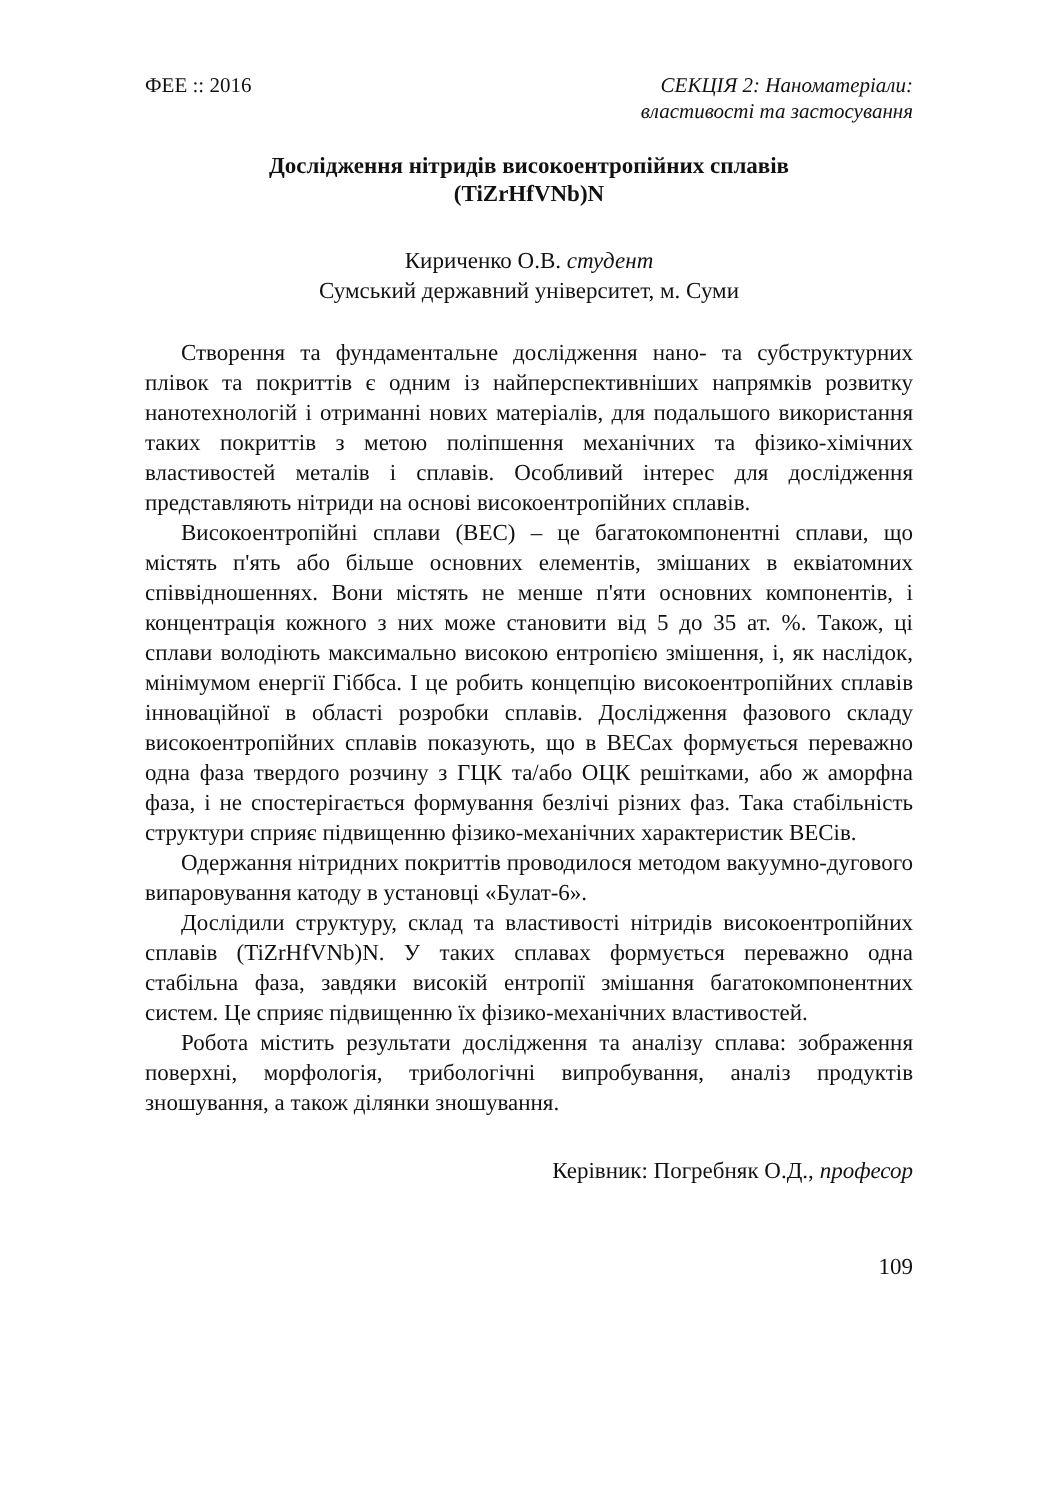ФЕЕ :: 2016 СЕКЦІЯ 2: Наноматеріали:
властивості та застосування
Дослідження нітридів високоентропійних сплавів
(TiZrHfVNb)N
Кириченко О.В. студент
Сумський державний університет, м. Суми
Створення та фундаментальне дослідження нано- та субструктурних плівок та покриттів є одним із найперспективніших напрямків розвитку нанотехнологій і отриманні нових матеріалів, для подальшого використання таких покриттів з метою поліпшення механічних та фізико-хімічних властивостей металів і сплавів. Особливий інтерес для дослідження представляють нітриди на основі високоентропійних сплавів.
Високоентропійні сплави (ВЕС) – це багатокомпонентні сплави, що містять п'ять або більше основних елементів, змішаних в еквіатомних співвідношеннях. Вони містять не менше п'яти основних компонентів, і концентрація кожного з них може становити від 5 до 35 ат. %. Також, ці сплави володіють максимально високою ентропією змішення, і, як наслідок, мінімумом енергії Гіббса. І це робить концепцію високоентропійних сплавів інноваційної в області розробки сплавів. Дослідження фазового складу високоентропійних сплавів показують, що в ВЕСах формується переважно одна фаза твердого розчину з ГЦК та/або ОЦК решітками, або ж аморфна фаза, і не спостерігається формування безлічі різних фаз. Така стабільність структури сприяє підвищенню фізико-механічних характеристик ВЕСів.
Одержання нітридних покриттів проводилося методом вакуумно-дугового випаровування катоду в установці «Булат-6».
Дослідили структуру, склад та властивості нітридів високоентропійних сплавів (TiZrHfVNb)N. У таких сплавах формується переважно одна стабільна фаза, завдяки високій ентропії змішання багатокомпонентних систем. Це сприяє підвищенню їх фізико-механічних властивостей.
Робота містить результати дослідження та аналізу сплава: зображення поверхні, морфологія, трибологічні випробування, аналіз продуктів зношування, а також ділянки зношування.
Керівник: Погребняк О.Д., професор
109